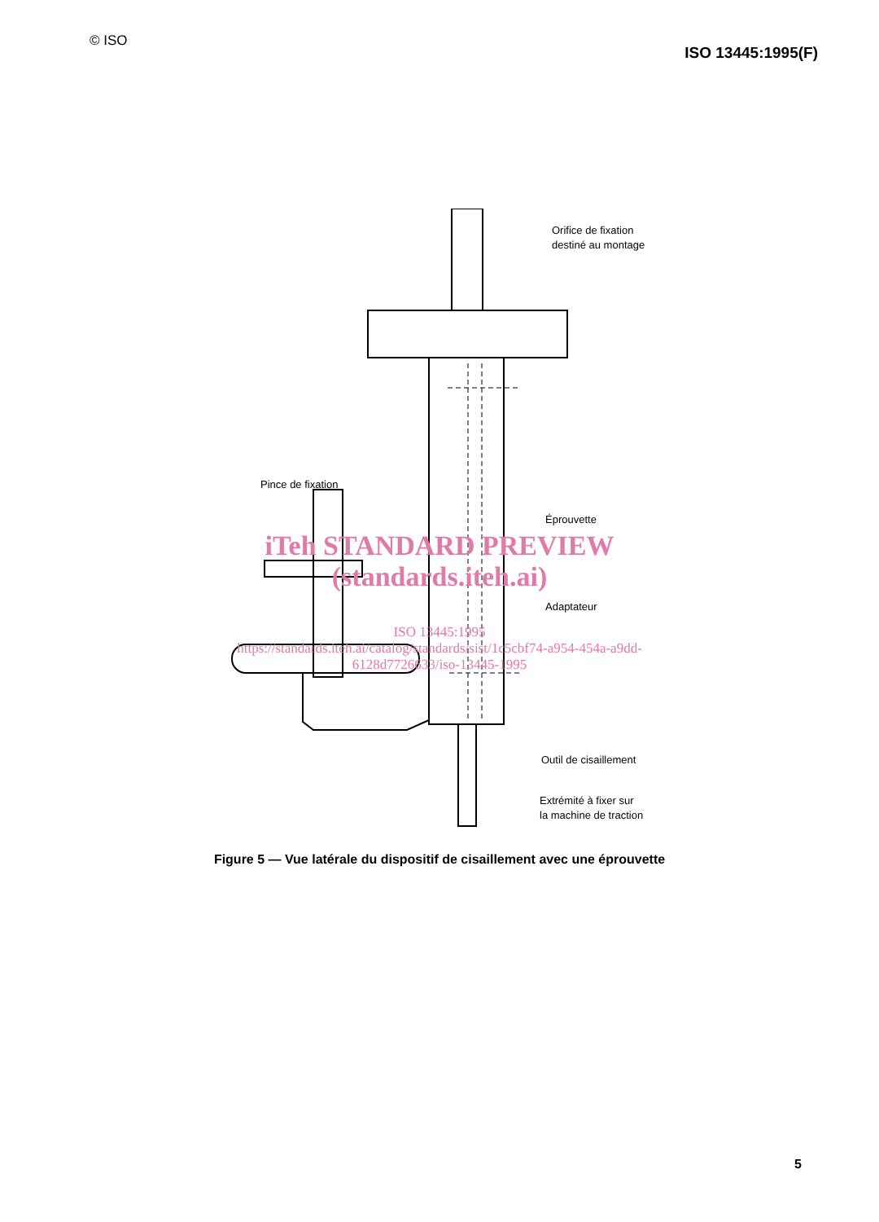© ISO
ISO 13445:1995(F)
Orifice de fixation
destiné au montage
Pince de fixation
Éprouvette
Adaptateur
Outil de cisaillement
Extrémité à fixer sur
la machine de traction
iTeh STANDARD PREVIEW
(standards.iteh.ai)
ISO 13445:1995
https://standards.iteh.ai/catalog/standards/sist/1c5cbf74-a954-454a-a9dd-
6128d7726633/iso-13445-1995
Figure 5 — Vue latérale du dispositif de cisaillement avec une éprouvette
5